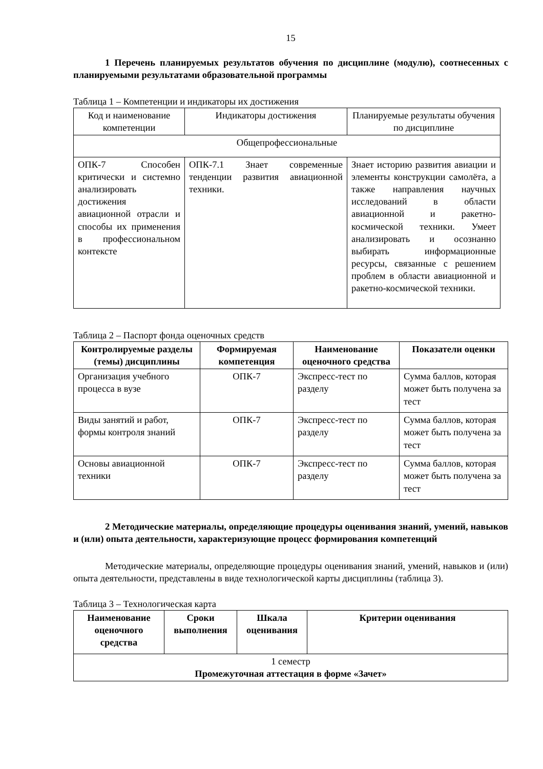15
1 Перечень планируемых результатов обучения по дисциплине (модулю), соотнесенных с планируемыми результатами образовательной программы
Таблица 1 – Компетенции и индикаторы их достижения
| Код и наименование компетенции | Индикаторы достижения | Планируемые результаты обучения по дисциплине |
| Общепрофессиональные | | |
| ОПК-7 Способен критически и системно анализировать достижения авиационной отрасли и способы их применения в профессиональном контексте | ОПК-7.1 Знает современные тенденции развития авиационной техники. | Знает историю развития авиации и элементы конструкции самолёта, а также направления научных исследований в области авиационной и ракетно-космической техники. Умеет анализировать и осознанно выбирать информационные ресурсы, связанные с решением проблем в области авиационной и ракетно-космической техники. |
Таблица 2 – Паспорт фонда оценочных средств
| Контролируемые разделы (темы) дисциплины | Формируемая компетенция | Наименование оценочного средства | Показатели оценки |
| --- | --- | --- | --- |
| Организация учебного процесса в вузе | ОПК-7 | Экспресс-тест по разделу | Сумма баллов, которая может быть получена за тест |
| Виды занятий и работ, формы контроля знаний | ОПК-7 | Экспресс-тест по разделу | Сумма баллов, которая может быть получена за тест |
| Основы авиационной техники | ОПК-7 | Экспресс-тест по разделу | Сумма баллов, которая может быть получена за тест |
2 Методические материалы, определяющие процедуры оценивания знаний, умений, навыков и (или) опыта деятельности, характеризующие процесс формирования компетенций
Методические материалы, определяющие процедуры оценивания знаний, умений, навыков и (или) опыта деятельности, представлены в виде технологической карты дисциплины (таблица 3).
Таблица 3 – Технологическая карта
| Наименование оценочного средства | Сроки выполнения | Шкала оценивания | Критерии оценивания |
| --- | --- | --- | --- |
| 1 семестр Промежуточная аттестация в форме «Зачет» | | | |